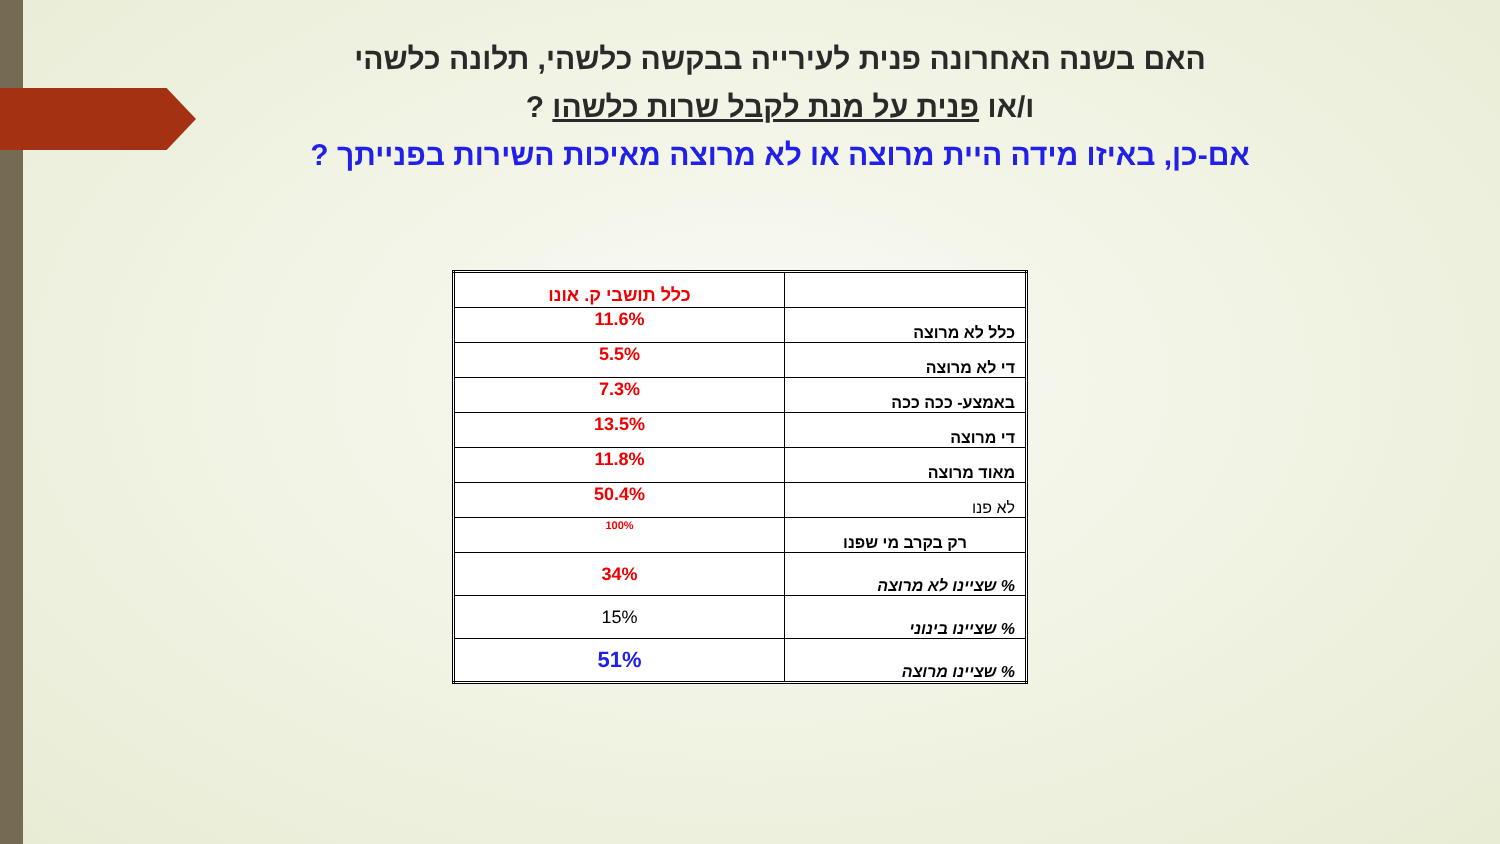האם בשנה האחרונה פנית לעירייה בבקשה כלשהי, תלונה כלשהי
ו/או פנית על מנת לקבל שרות כלשהו ?
אם-כן, באיזו מידה היית מרוצה או לא מרוצה מאיכות השירות בפנייתך ?
| | כלל תושבי ק. אונו |
| כלל לא מרוצה | 11.6% |
| די לא מרוצה | 5.5% |
| באמצע- ככה ככה | 7.3% |
| די מרוצה | 13.5% |
| מאוד מרוצה | 11.8% |
| לא פנו | 50.4% |
| רק בקרב מי שפנו | 100% |
| % שציינו לא מרוצה | 34% |
| % שציינו בינוני | 15% |
| % שציינו מרוצה | 51% |